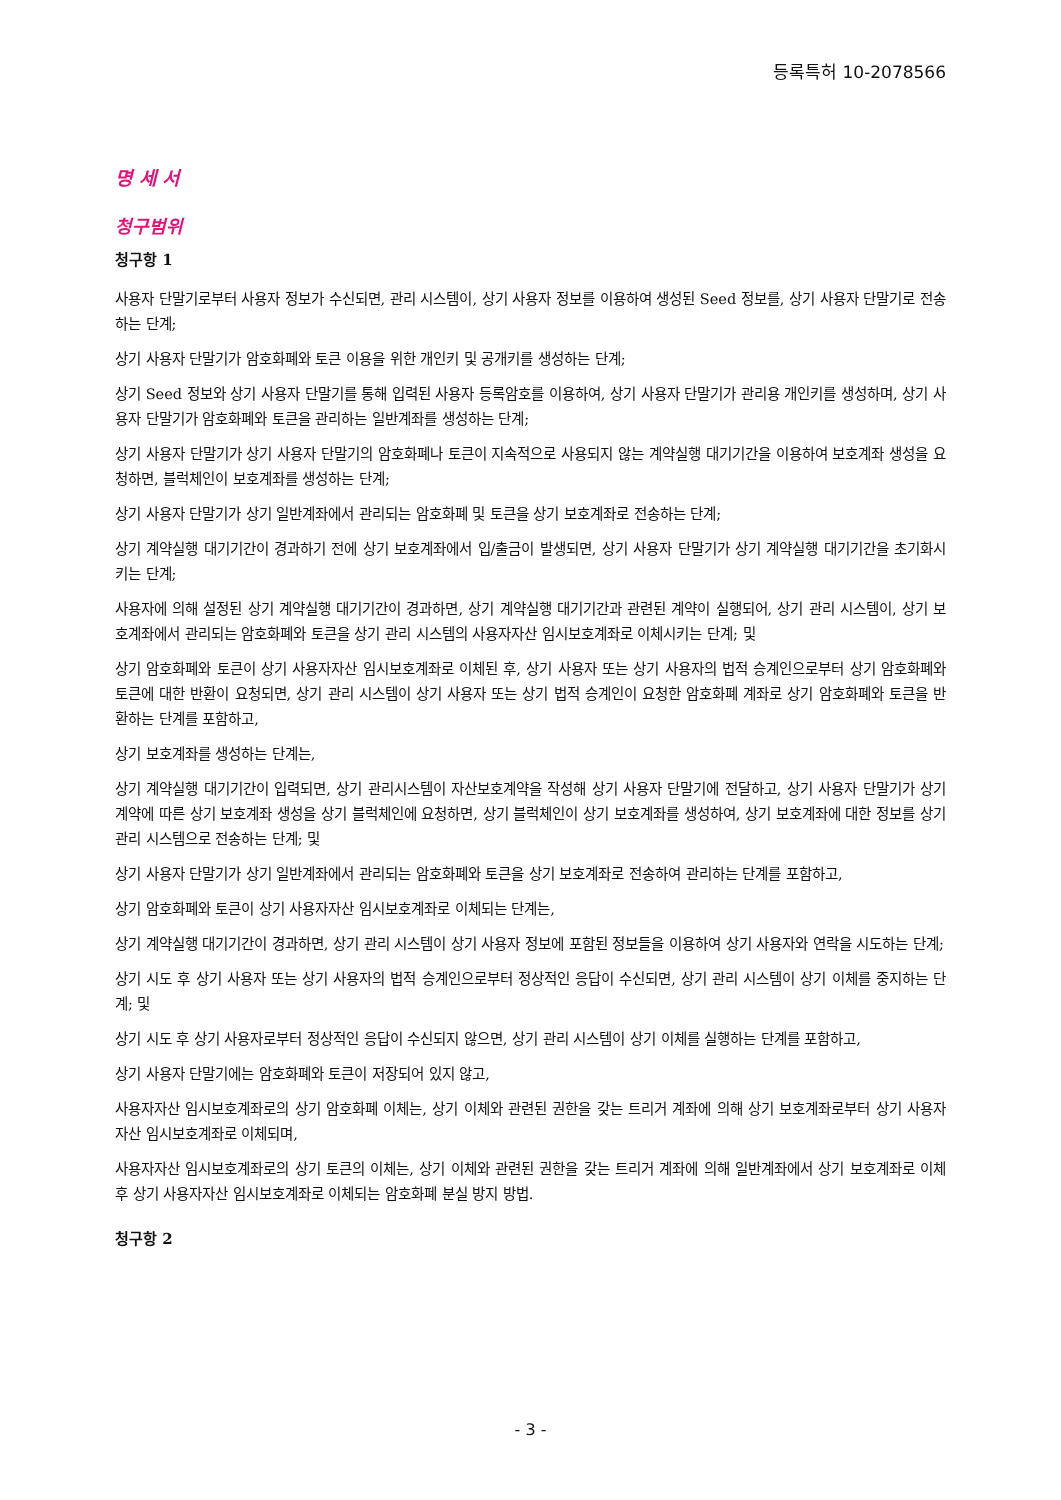등록특허 10-2078566
명 세 서
청구범위
청구항 1
사용자 단말기로부터 사용자 정보가 수신되면, 관리 시스템이, 상기 사용자 정보를 이용하여 생성된 Seed 정보를, 상기 사용자 단말기로 전송하는 단계;
상기 사용자 단말기가 암호화폐와 토큰 이용을 위한 개인키 및 공개키를 생성하는 단계;
상기 Seed 정보와 상기 사용자 단말기를 통해 입력된 사용자 등록암호를 이용하여, 상기 사용자 단말기가 관리용 개인키를 생성하며, 상기 사용자 단말기가 암호화폐와 토큰을 관리하는 일반계좌를 생성하는 단계;
상기 사용자 단말기가 상기 사용자 단말기의 암호화폐나 토큰이 지속적으로 사용되지 않는 계약실행 대기기간을 이용하여 보호계좌 생성을 요청하면, 블럭체인이 보호계좌를 생성하는 단계;
상기 사용자 단말기가 상기 일반계좌에서 관리되는 암호화폐 및 토큰을 상기 보호계좌로 전송하는 단계;
상기 계약실행 대기기간이 경과하기 전에 상기 보호계좌에서 입/출금이 발생되면, 상기 사용자 단말기가 상기 계약실행 대기기간을 초기화시키는 단계;
사용자에 의해 설정된 상기 계약실행 대기기간이 경과하면, 상기 계약실행 대기기간과 관련된 계약이 실행되어, 상기 관리 시스템이, 상기 보호계좌에서 관리되는 암호화폐와 토큰을 상기 관리 시스템의 사용자자산 임시보호계좌로 이체시키는 단계; 및
상기 암호화폐와 토큰이 상기 사용자자산 임시보호계좌로 이체된 후, 상기 사용자 또는 상기 사용자의 법적 승계인으로부터 상기 암호화폐와 토큰에 대한 반환이 요청되면, 상기 관리 시스템이 상기 사용자 또는 상기 법적 승계인이 요청한 암호화폐 계좌로 상기 암호화폐와 토큰을 반환하는 단계를 포함하고,
상기 보호계좌를 생성하는 단계는,
상기 계약실행 대기기간이 입력되면, 상기 관리시스템이 자산보호계약을 작성해 상기 사용자 단말기에 전달하고, 상기 사용자 단말기가 상기 계약에 따른 상기 보호계좌 생성을 상기 블럭체인에 요청하면, 상기 블럭체인이 상기 보호계좌를 생성하여, 상기 보호계좌에 대한 정보를 상기 관리 시스템으로 전송하는 단계; 및
상기 사용자 단말기가 상기 일반계좌에서 관리되는 암호화폐와 토큰을 상기 보호계좌로 전송하여 관리하는 단계를 포함하고,
상기 암호화폐와 토큰이 상기 사용자자산 임시보호계좌로 이체되는 단계는,
상기 계약실행 대기기간이 경과하면, 상기 관리 시스템이 상기 사용자 정보에 포함된 정보들을 이용하여 상기 사용자와 연락을 시도하는 단계;
상기 시도 후 상기 사용자 또는 상기 사용자의 법적 승계인으로부터 정상적인 응답이 수신되면, 상기 관리 시스템이 상기 이체를 중지하는 단계; 및
상기 시도 후 상기 사용자로부터 정상적인 응답이 수신되지 않으면, 상기 관리 시스템이 상기 이체를 실행하는 단계를 포함하고,
상기 사용자 단말기에는 암호화폐와 토큰이 저장되어 있지 않고,
사용자자산 임시보호계좌로의 상기 암호화폐 이체는, 상기 이체와 관련된 권한을 갖는 트리거 계좌에 의해 상기 보호계좌로부터 상기 사용자자산 임시보호계좌로 이체되며,
사용자자산 임시보호계좌로의 상기 토큰의 이체는, 상기 이체와 관련된 권한을 갖는 트리거 계좌에 의해 일반계좌에서 상기 보호계좌로 이체 후 상기 사용자자산 임시보호계좌로 이체되는 암호화폐 분실 방지 방법.
청구항 2
- 3 -